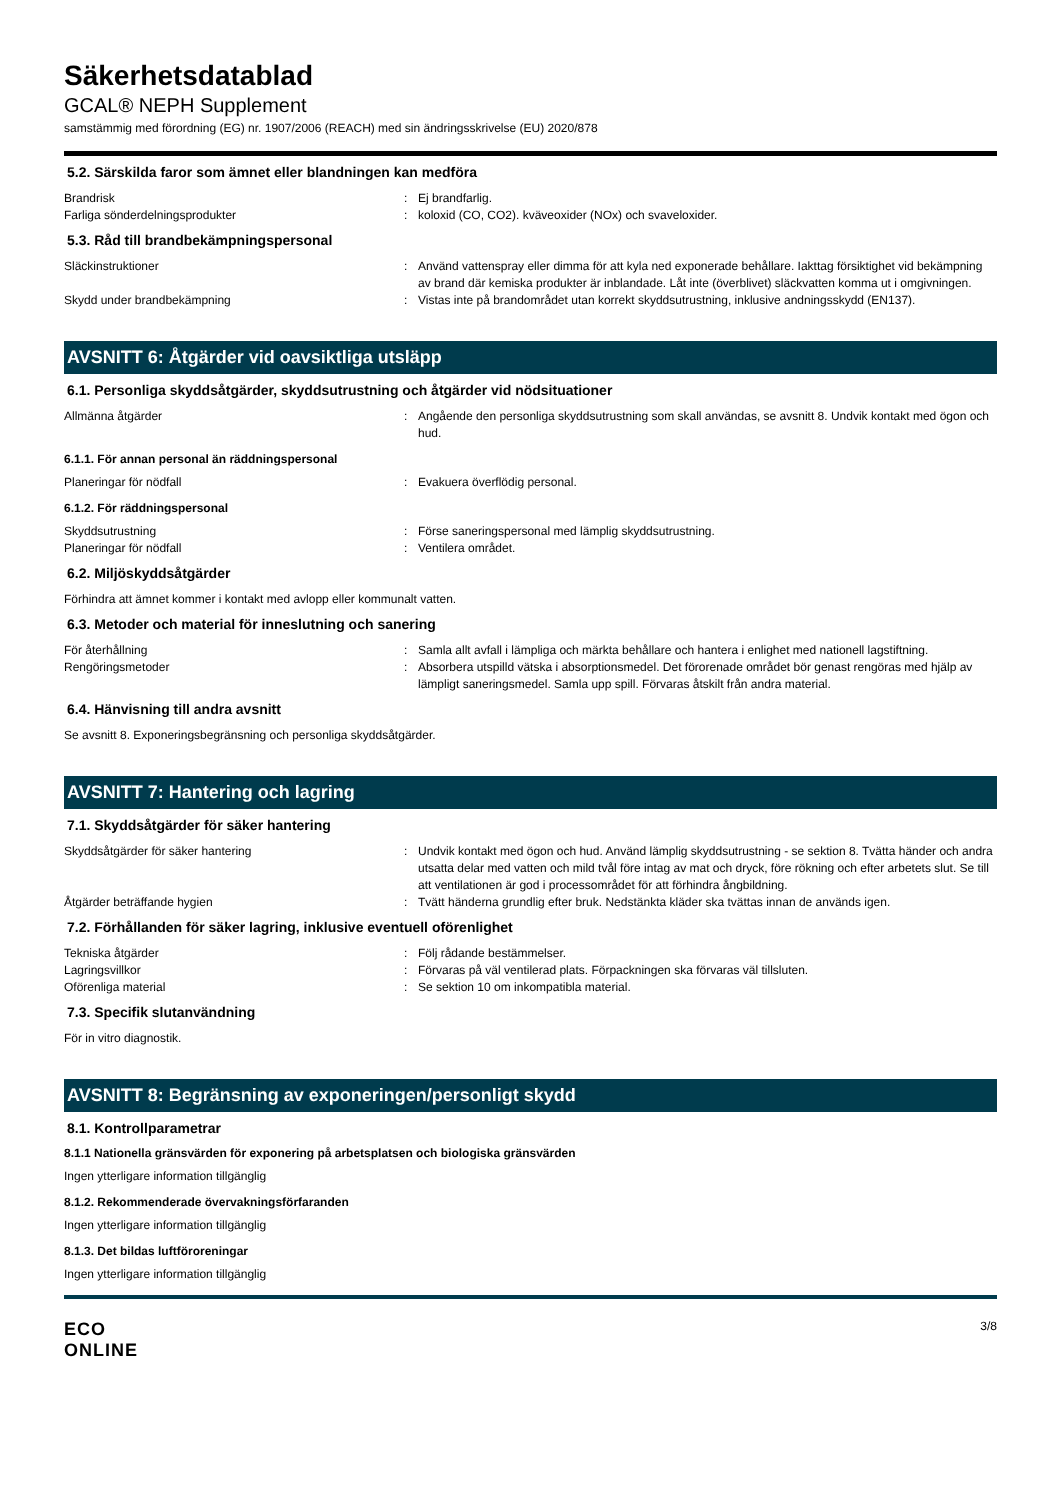Säkerhetsdatablad
GCAL® NEPH Supplement
samstämmig med förordning (EG) nr. 1907/2006 (REACH) med sin ändringsskrivelse (EU) 2020/878
5.2. Särskilda faror som ämnet eller blandningen kan medföra
Brandrisk : Ej brandfarlig.
Farliga sönderdelningsprodukter : koloxid (CO, CO2). kväveoxider (NOx) och svaveloxider.
5.3. Råd till brandbekämpningspersonal
Släckinstruktioner : Använd vattenspray eller dimma för att kyla ned exponerade behållare. Iakttag försiktighet vid bekämpning av brand där kemiska produkter är inblandade. Låt inte (överblivet) släckvatten komma ut i omgivningen.
Skydd under brandbekämpning : Vistas inte på brandområdet utan korrekt skyddsutrustning, inklusive andningsskydd (EN137).
AVSNITT 6: Åtgärder vid oavsiktliga utsläpp
6.1. Personliga skyddsåtgärder, skyddsutrustning och åtgärder vid nödsituationer
Allmänna åtgärder : Angående den personliga skyddsutrustning som skall användas, se avsnitt 8. Undvik kontakt med ögon och hud.
6.1.1. För annan personal än räddningspersonal
Planeringar för nödfall : Evakuera överflödig personal.
6.1.2. För räddningspersonal
Skyddsutrustning : Förse saneringspersonal med lämplig skyddsutrustning.
Planeringar för nödfall : Ventilera området.
6.2. Miljöskyddsåtgärder
Förhindra att ämnet kommer i kontakt med avlopp eller kommunalt vatten.
6.3. Metoder och material för inneslutning och sanering
För återhållning : Samla allt avfall i lämpliga och märkta behållare och hantera i enlighet med nationell lagstiftning.
Rengöringsmetoder : Absorbera utspilld vätska i absorptionsmedel. Det förorenade området bör genast rengöras med hjälp av lämpligt saneringsmedel. Samla upp spill. Förvaras åtskilt från andra material.
6.4. Hänvisning till andra avsnitt
Se avsnitt 8. Exponeringsbegränsning och personliga skyddsåtgärder.
AVSNITT 7: Hantering och lagring
7.1. Skyddsåtgärder för säker hantering
Skyddsåtgärder för säker hantering : Undvik kontakt med ögon och hud. Använd lämplig skyddsutrustning - se sektion 8. Tvätta händer och andra utsatta delar med vatten och mild tvål före intag av mat och dryck, före rökning och efter arbetets slut. Se till att ventilationen är god i processområdet för att förhindra ångbildning.
Åtgärder beträffande hygien : Tvätt händerna grundlig efter bruk. Nedstänkta kläder ska tvättas innan de används igen.
7.2. Förhållanden för säker lagring, inklusive eventuell oförenlighet
Tekniska åtgärder : Följ rådande bestämmelser.
Lagringsvillkor : Förvaras på väl ventilerad plats. Förpackningen ska förvaras väl tillsluten.
Oförenliga material : Se sektion 10 om inkompatibla material.
7.3. Specifik slutanvändning
För in vitro diagnostik.
AVSNITT 8: Begränsning av exponeringen/personligt skydd
8.1. Kontrollparametrar
8.1.1 Nationella gränsvärden för exponering på arbetsplatsen och biologiska gränsvärden
Ingen ytterligare information tillgänglig
8.1.2. Rekommenderade övervakningsförfaranden
Ingen ytterligare information tillgänglig
8.1.3. Det bildas luftföroreningar
Ingen ytterligare information tillgänglig
ECO
ONLINE
3/8